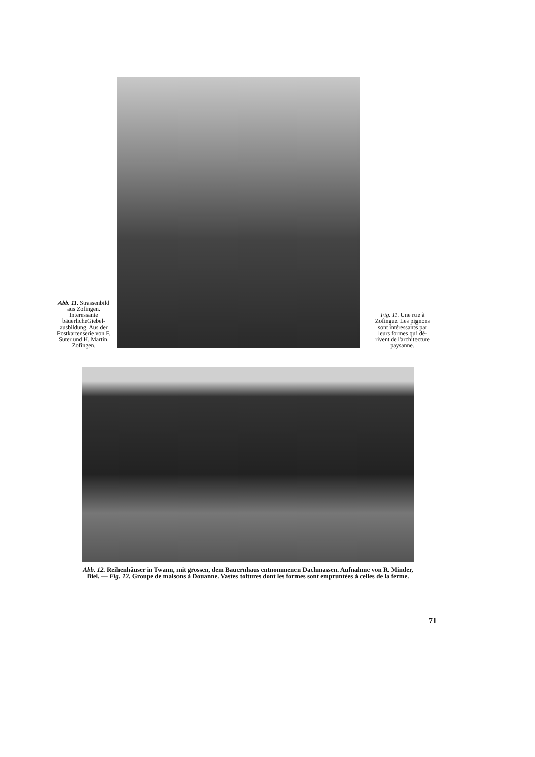Abb. 11. Strassen­bild aus Zofin­gen. Interessante bäuerlicheGiebel­ausbildung. Aus der Postkarten­serie von F. Suter und H. Martin, Zofingen.
Fig. 11. Une rue à Zofingue. Les pignons sont inté­ressants par leurs formes qui dé­rivent de l'archi­tecture paysanne.
Abb. 12. Reihenhäuser in Twann, mit grossen, dem Bauernhaus entnommenen Dachmassen. Auf­nahme von R. Minder, Biel. — Fig. 12. Groupe de maisons à Douanne. Vastes toitures dont les formes sont empruntées à celles de la ferme.
71